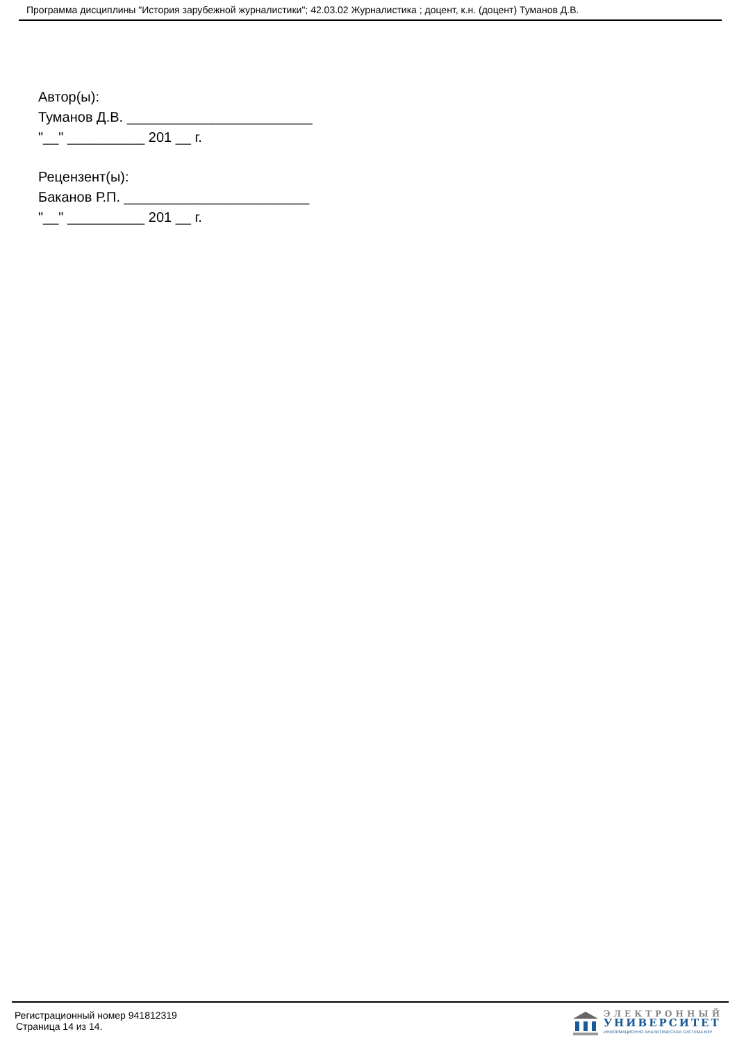Программа дисциплины "История зарубежной журналистики"; 42.03.02 Журналистика ; доцент, к.н. (доцент) Туманов Д.В.
Автор(ы):
Туманов Д.В. ________________________
"__" __________ 201 __ г.
Рецензент(ы):
Баканов Р.П. ________________________
"__" __________ 201 __ г.
Регистрационный номер 941812319
Страница 14 из 14.
ЭЛЕКТРОННЫЙ
УНИВЕРСИТЕТ
ИНФОРМАЦИОННО АНАЛИТИЧЕСКАЯ СИСТЕМА КФУ